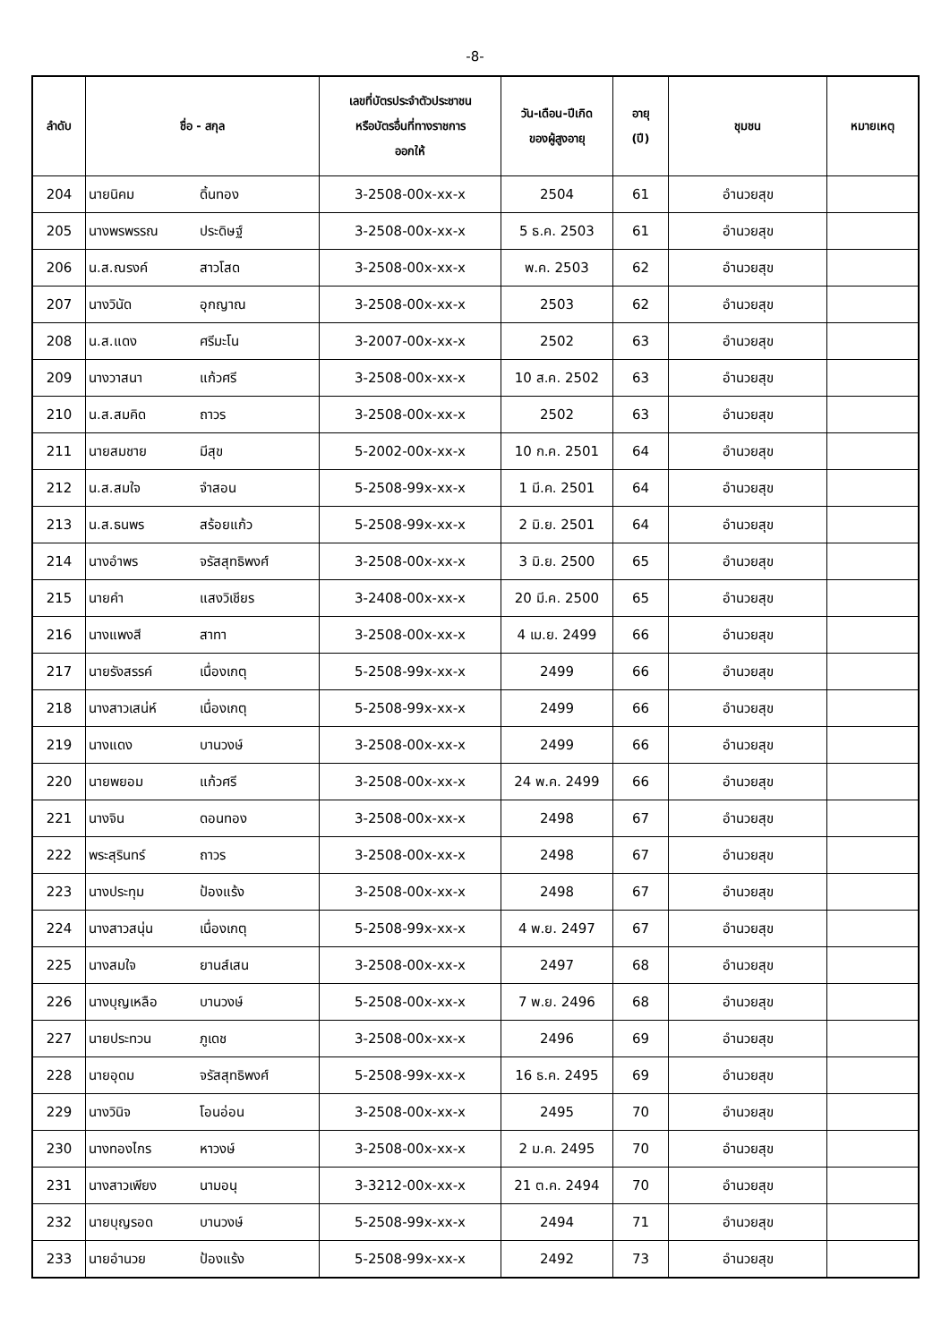-8-
| ลำดับ | ชื่อ - สกุล | | เลขที่บัตรประจำตัวประชาชน หรือบัตรอื่นที่ทางราชการ ออกให้ | วัน-เดือน-ปีเกิด ของผู้สูงอายุ | อายุ (ปี) | ชุมชน | หมายเหตุ |
| --- | --- | --- | --- | --- | --- | --- | --- |
| 204 | นายนิคม | ดิ้นทอง | 3-2508-00x-xx-x | 2504 | 61 | อำนวยสุข | |
| 205 | นางพรพรรณ | ประดิษฐ์ | 3-2508-00x-xx-x | 5 ธ.ค. 2503 | 61 | อำนวยสุข | |
| 206 | น.ส.ณรงค์ | สาวโสด | 3-2508-00x-xx-x | พ.ค. 2503 | 62 | อำนวยสุข | |
| 207 | นางวินัด | อุกญาณ | 3-2508-00x-xx-x | 2503 | 62 | อำนวยสุข | |
| 208 | น.ส.แดง | ศรีมะโน | 3-2007-00x-xx-x | 2502 | 63 | อำนวยสุข | |
| 209 | นางวาสนา | แก้วศรี | 3-2508-00x-xx-x | 10 ส.ค. 2502 | 63 | อำนวยสุข | |
| 210 | น.ส.สมคิด | ถาวร | 3-2508-00x-xx-x | 2502 | 63 | อำนวยสุข | |
| 211 | นายสมชาย | มีสุข | 5-2002-00x-xx-x | 10 ก.ค. 2501 | 64 | อำนวยสุข | |
| 212 | น.ส.สมใจ | จำสอน | 5-2508-99x-xx-x | 1 มี.ค. 2501 | 64 | อำนวยสุข | |
| 213 | น.ส.ธนพร | สร้อยแก้ว | 5-2508-99x-xx-x | 2 มิ.ย. 2501 | 64 | อำนวยสุข | |
| 214 | นางอำพร | จรัสสุทธิพงศ์ | 3-2508-00x-xx-x | 3 มิ.ย. 2500 | 65 | อำนวยสุข | |
| 215 | นายคำ | แสงวิเชียร | 3-2408-00x-xx-x | 20 มี.ค. 2500 | 65 | อำนวยสุข | |
| 216 | นางแพงสี | สาทา | 3-2508-00x-xx-x | 4 เม.ย. 2499 | 66 | อำนวยสุข | |
| 217 | นายรังสรรค์ | เนื่องเกตุ | 5-2508-99x-xx-x | 2499 | 66 | อำนวยสุข | |
| 218 | นางสาวเสน่ห์ | เนื่องเกตุ | 5-2508-99x-xx-x | 2499 | 66 | อำนวยสุข | |
| 219 | นางแดง | บานวงษ์ | 3-2508-00x-xx-x | 2499 | 66 | อำนวยสุข | |
| 220 | นายพยอม | แก้วศรี | 3-2508-00x-xx-x | 24 พ.ค. 2499 | 66 | อำนวยสุข | |
| 221 | นางจิน | ดอนทอง | 3-2508-00x-xx-x | 2498 | 67 | อำนวยสุข | |
| 222 | พระสุรินทร์ | ถาวร | 3-2508-00x-xx-x | 2498 | 67 | อำนวยสุข | |
| 223 | นางประทุม | ป้องแร้ง | 3-2508-00x-xx-x | 2498 | 67 | อำนวยสุข | |
| 224 | นางสาวสนุ่น | เนื่องเกตุ | 5-2508-99x-xx-x | 4 พ.ย. 2497 | 67 | อำนวยสุข | |
| 225 | นางสมใจ | ยานส์เสน | 3-2508-00x-xx-x | 2497 | 68 | อำนวยสุข | |
| 226 | นางบุญเหลือ | บานวงษ์ | 5-2508-00x-xx-x | 7 พ.ย. 2496 | 68 | อำนวยสุข | |
| 227 | นายประทวน | ภูเดช | 3-2508-00x-xx-x | 2496 | 69 | อำนวยสุข | |
| 228 | นายอุดม | จรัสสุทธิพงศ์ | 5-2508-99x-xx-x | 16 ธ.ค. 2495 | 69 | อำนวยสุข | |
| 229 | นางวินิจ | โอนอ่อน | 3-2508-00x-xx-x | 2495 | 70 | อำนวยสุข | |
| 230 | นางทองไกร | หาวงษ์ | 3-2508-00x-xx-x | 2 ม.ค. 2495 | 70 | อำนวยสุข | |
| 231 | นางสาวเพียง | นามอนุ | 3-3212-00x-xx-x | 21 ต.ค. 2494 | 70 | อำนวยสุข | |
| 232 | นายบุญรอด | บานวงษ์ | 5-2508-99x-xx-x | 2494 | 71 | อำนวยสุข | |
| 233 | นายอำนวย | ป้องแร้ง | 5-2508-99x-xx-x | 2492 | 73 | อำนวยสุข | |